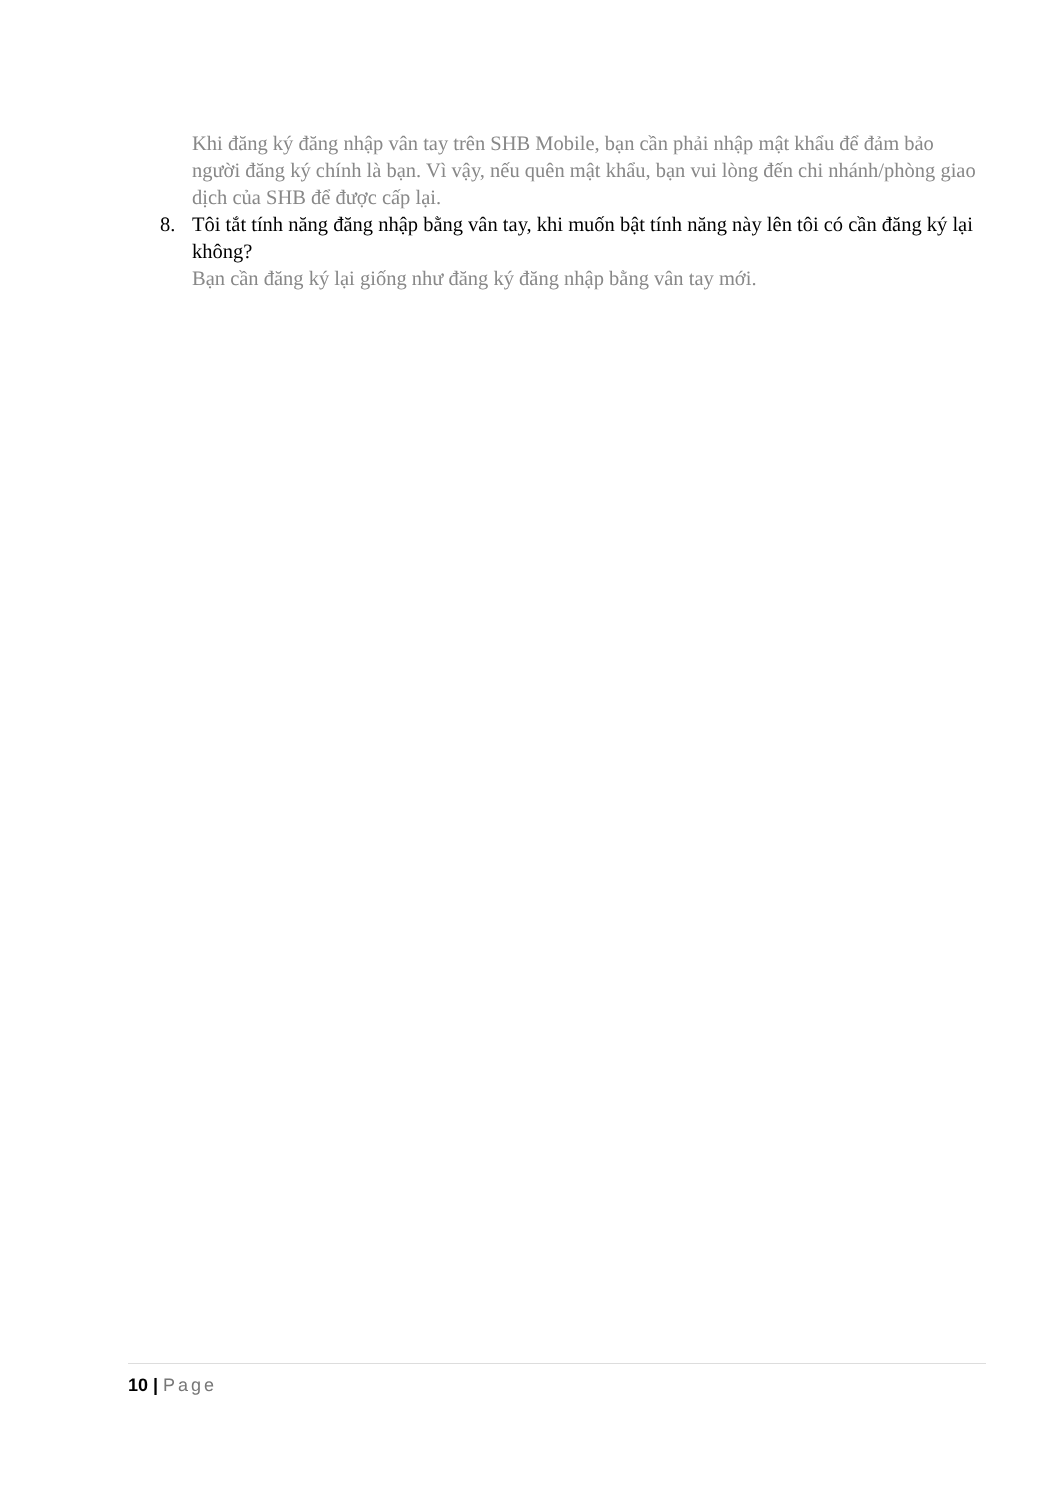Khi đăng ký đăng nhập vân tay trên SHB Mobile, bạn cần phải nhập mật khẩu để đảm bảo người đăng ký chính là bạn. Vì vậy, nếu quên mật khẩu, bạn vui lòng đến chi nhánh/phòng giao dịch của SHB để được cấp lại.
8. Tôi tắt tính năng đăng nhập bằng vân tay, khi muốn bật tính năng này lên tôi có cần đăng ký lại không?
Bạn cần đăng ký lại giống như đăng ký đăng nhập bằng vân tay mới.
10 | Page